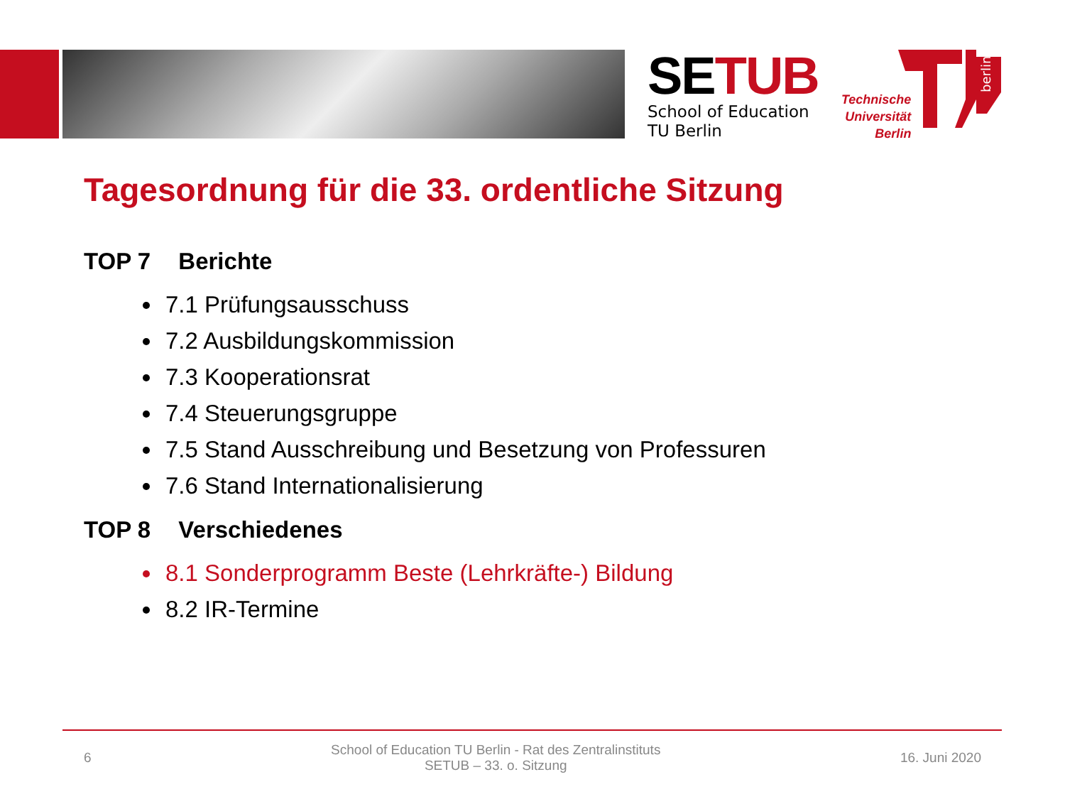SETUB
School of Education
TU Berlin
Technische
Universität
Berlin
berlin
Tagesordnung für die 33. ordentliche Sitzung
TOP 7 Berichte
7.1 Prüfungsausschuss
7.2 Ausbildungskommission
7.3 Kooperationsrat
7.4 Steuerungsgruppe
7.5 Stand Ausschreibung und Besetzung von Professuren
7.6 Stand Internationalisierung
TOP 8 Verschiedenes
8.1 Sonderprogramm Beste (Lehrkräfte-) Bildung
8.2 IR-Termine
6
School of Education TU Berlin - Rat des Zentralinstituts
SETUB – 33. o. Sitzung
16. Juni 2020